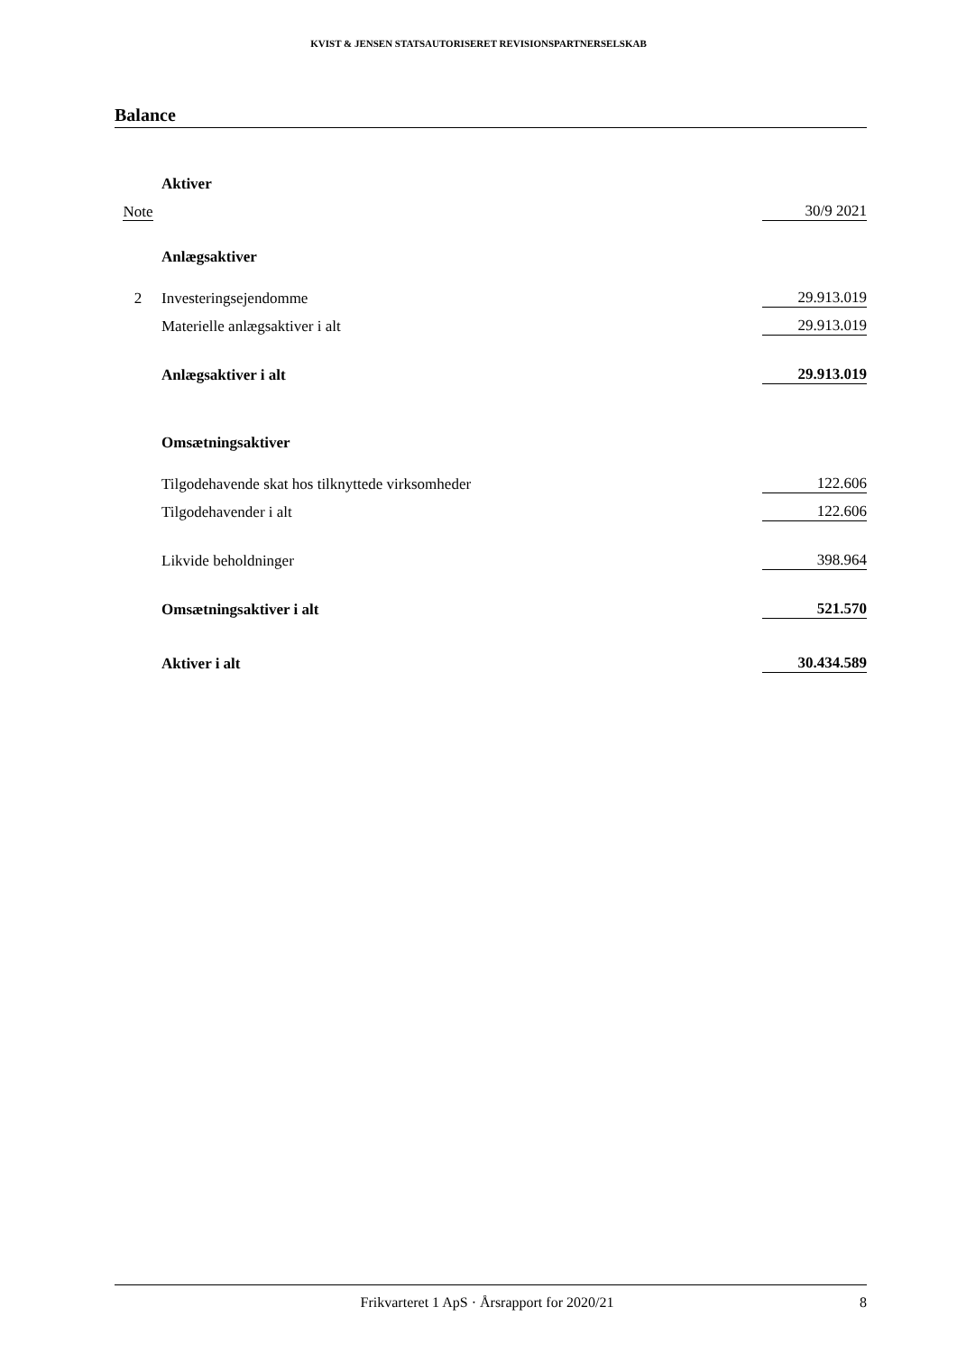KVIST & JENSEN STATSAUTORISERET REVISIONSPARTNERSELSKAB
Balance
| | Aktiver | |
| Note | | 30/9 2021 |
| | Anlægsaktiver | |
| 2 | Investeringsejendomme | 29.913.019 |
| | Materielle anlægsaktiver i alt | 29.913.019 |
| | Anlægsaktiver i alt | 29.913.019 |
| | Omsætningsaktiver | |
| | Tilgodehavende skat hos tilknyttede virksomheder | 122.606 |
| | Tilgodehavender i alt | 122.606 |
| | Likvide beholdninger | 398.964 |
| | Omsætningsaktiver i alt | 521.570 |
| | Aktiver i alt | 30.434.589 |
Frikvarteret 1 ApS · Årsrapport for 2020/21 8